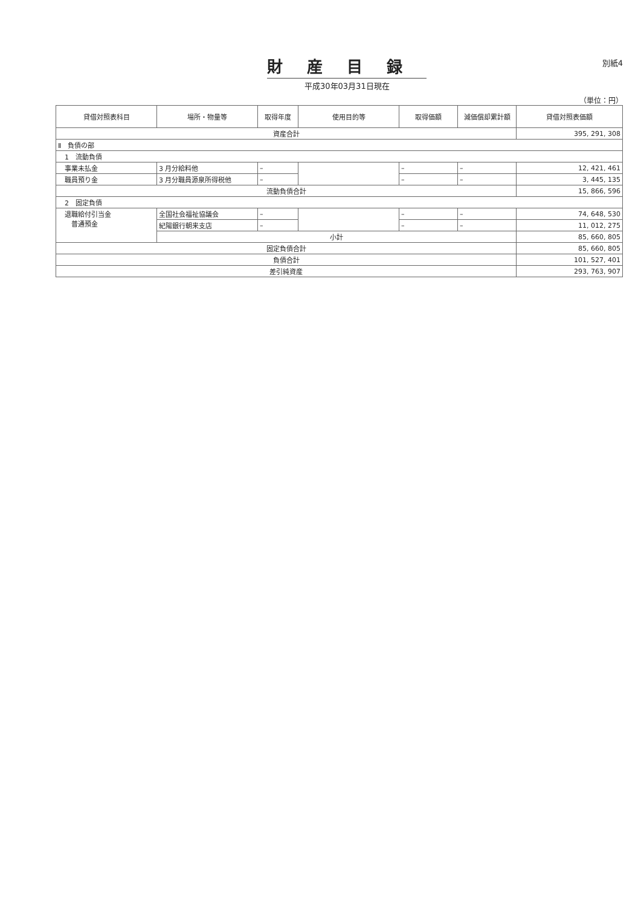財産目録
平成30年03月31日現在
別紙4
（単位：円）
| 貸借対照表科目 | 場所・物量等 | 取得年度 | 使用目的等 | 取得価額 | 減価償却累計額 | 貸借対照表価額 |
| --- | --- | --- | --- | --- | --- | --- |
| 資産合計 | | | | | | 395, 291, 308 |
| Ⅱ 負債の部 | | | | | | |
| 1 流動負債 | | | | | | |
| 事業未払金 | 3 月分給料他 | – | | – | – | 12, 421, 461 |
| 職員預り金 | 3 月分職員源泉所得税他 | – | | – | – | 3, 445, 135 |
| 流動負債合計 | | | | | | 15, 866, 596 |
| 2 固定負債 | | | | | | |
| 退職給付引当金 普通預金 | 全国社会福祉協議会 | – | | – | – | 74, 648, 530 |
| | 紀陽銀行朝来支店 | – | | – | – | 11, 012, 275 |
| | 小計 | | | | | 85, 660, 805 |
| 固定負債合計 | | | | | | 85, 660, 805 |
| 負債合計 | | | | | | 101, 527, 401 |
| 差引純資産 | | | | | | 293, 763, 907 |